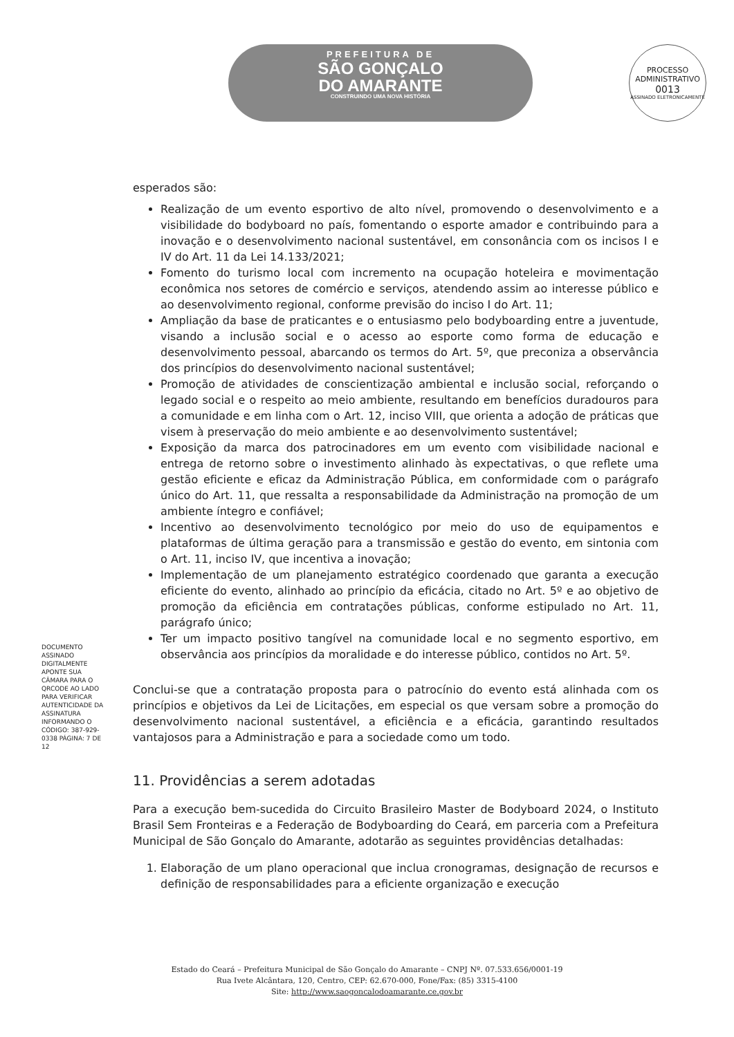PREFEITURA DE
SÃO GONÇALO
DO AMARANTE
CONSTRUINDO UMA NOVA HISTÓRIA
PROCESSO ADMINISTRATIVO
0013
ASSINADO ELETRONICAMENTE
esperados são:
Realização de um evento esportivo de alto nível, promovendo o desenvolvimento e a visibilidade do bodyboard no país, fomentando o esporte amador e contribuindo para a inovação e o desenvolvimento nacional sustentável, em consonância com os incisos I e IV do Art. 11 da Lei 14.133/2021;
Fomento do turismo local com incremento na ocupação hoteleira e movimentação econômica nos setores de comércio e serviços, atendendo assim ao interesse público e ao desenvolvimento regional, conforme previsão do inciso I do Art. 11;
Ampliação da base de praticantes e o entusiasmo pelo bodyboarding entre a juventude, visando a inclusão social e o acesso ao esporte como forma de educação e desenvolvimento pessoal, abarcando os termos do Art. 5º, que preconiza a observância dos princípios do desenvolvimento nacional sustentável;
Promoção de atividades de conscientização ambiental e inclusão social, reforçando o legado social e o respeito ao meio ambiente, resultando em benefícios duradouros para a comunidade e em linha com o Art. 12, inciso VIII, que orienta a adoção de práticas que visem à preservação do meio ambiente e ao desenvolvimento sustentável;
Exposição da marca dos patrocinadores em um evento com visibilidade nacional e entrega de retorno sobre o investimento alinhado às expectativas, o que reflete uma gestão eficiente e eficaz da Administração Pública, em conformidade com o parágrafo único do Art. 11, que ressalta a responsabilidade da Administração na promoção de um ambiente íntegro e confiável;
Incentivo ao desenvolvimento tecnológico por meio do uso de equipamentos e plataformas de última geração para a transmissão e gestão do evento, em sintonia com o Art. 11, inciso IV, que incentiva a inovação;
Implementação de um planejamento estratégico coordenado que garanta a execução eficiente do evento, alinhado ao princípio da eficácia, citado no Art. 5º e ao objetivo de promoção da eficiência em contratações públicas, conforme estipulado no Art. 11, parágrafo único;
Ter um impacto positivo tangível na comunidade local e no segmento esportivo, em observância aos princípios da moralidade e do interesse público, contidos no Art. 5º.
Conclui-se que a contratação proposta para o patrocínio do evento está alinhada com os princípios e objetivos da Lei de Licitações, em especial os que versam sobre a promoção do desenvolvimento nacional sustentável, a eficiência e a eficácia, garantindo resultados vantajosos para a Administração e para a sociedade como um todo.
11. Providências a serem adotadas
Para a execução bem-sucedida do Circuito Brasileiro Master de Bodyboard 2024, o Instituto Brasil Sem Fronteiras e a Federação de Bodyboarding do Ceará, em parceria com a Prefeitura Municipal de São Gonçalo do Amarante, adotarão as seguintes providências detalhadas:
1. Elaboração de um plano operacional que inclua cronogramas, designação de recursos e definição de responsabilidades para a eficiente organização e execução
DOCUMENTO ASSINADO DIGITALMENTE APONTE SUA CÂMARA PARA O QRCODE AO LADO PARA VERIFICAR AUTENTICIDADE DA ASSINATURA INFORMANDO O CÓDIGO: 387-929-0338 PÁGINA: 7 DE 12
Estado do Ceará – Prefeitura Municipal de São Gonçalo do Amarante – CNPJ Nº. 07.533.656/0001-19
Rua Ivete Alcântara, 120, Centro, CEP: 62.670-000, Fone/Fax: (85) 3315-4100
Site: http://www.saogoncalodoamarante.ce.gov.br